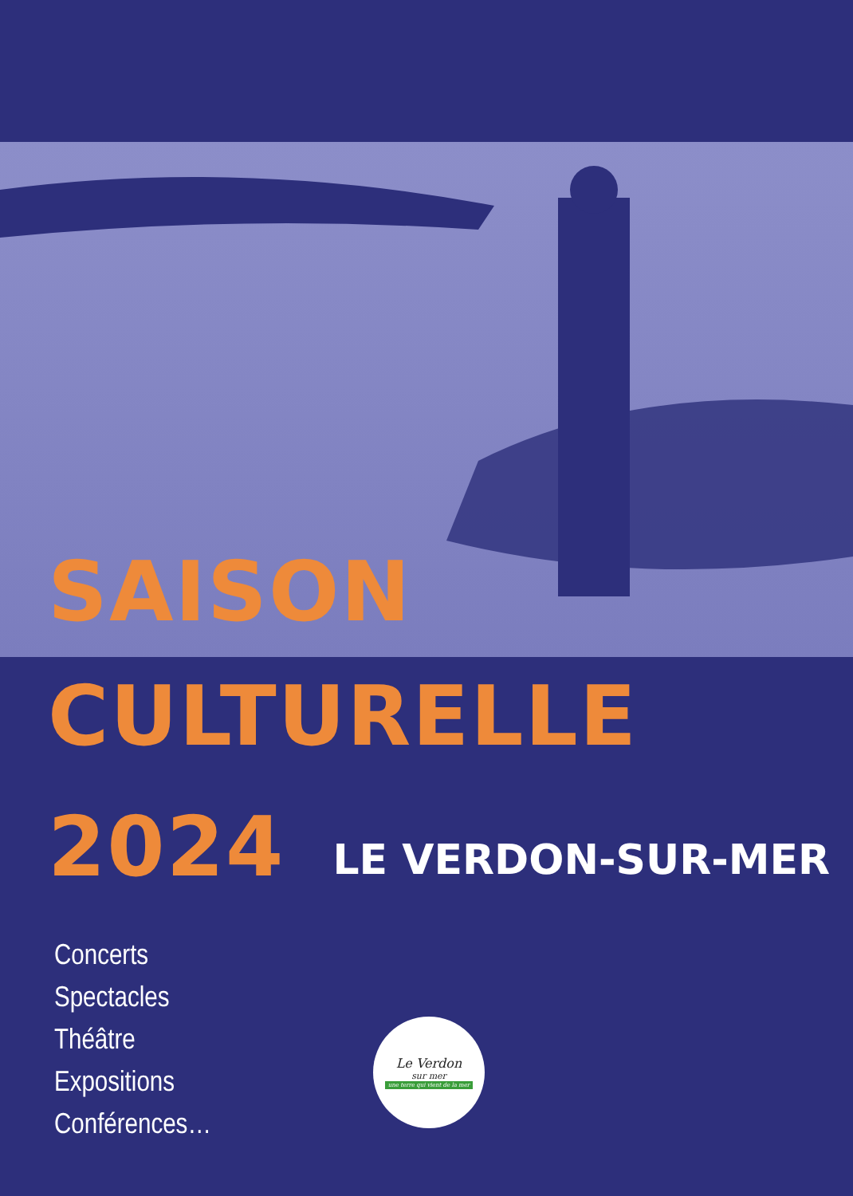SAISON
CULTURELLE
2024
LE VERDON-SUR-MER
Concerts
Spectacles
Théâtre
Expositions
Conférences…
Le Verdon
sur mer
une terre qui vient de la mer